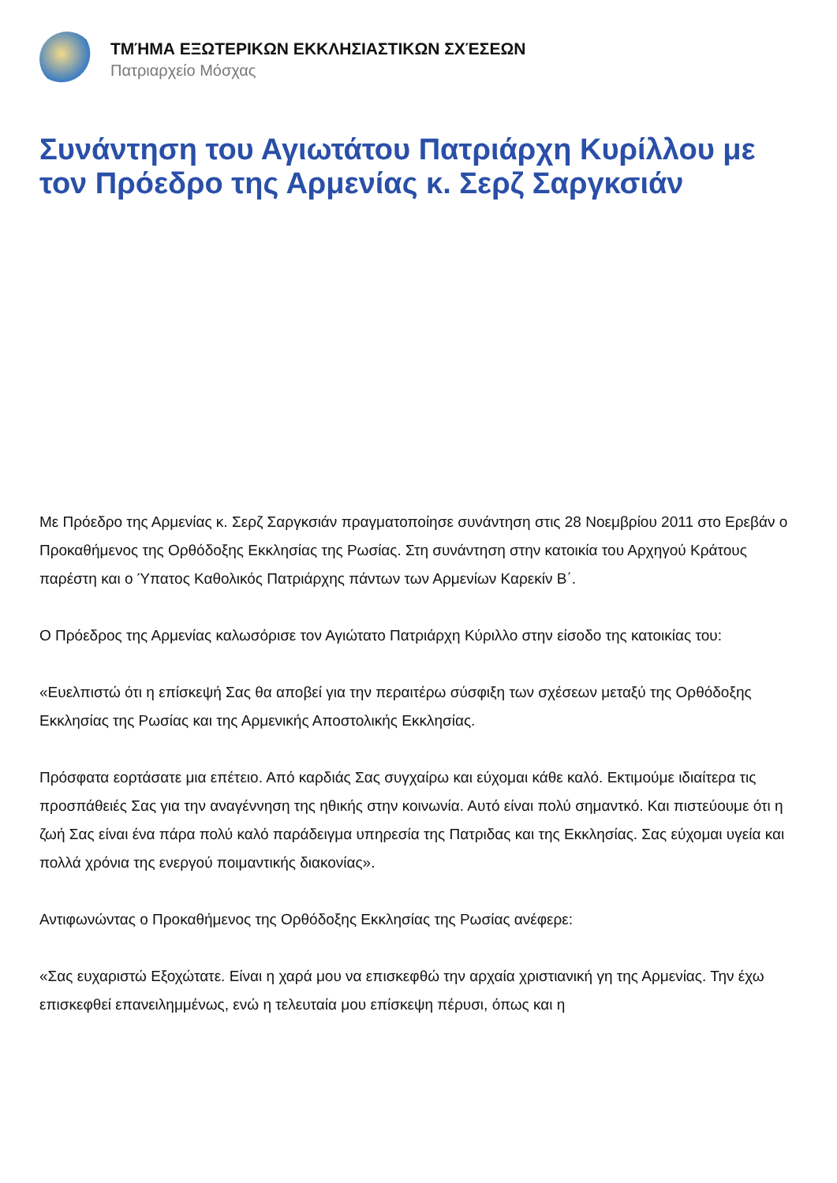ΤΜΉΜΑ ΕΞΩΤΕΡΙΚΩΝ ΕΚΚΛΗΣΙΑΣΤΙΚΩΝ ΣΧΈΣΕΩΝ
Πατριαρχείο Μόσχας
Συνάντηση του Αγιωτάτου Πατριάρχη Κυρίλλου με τον Πρόεδρο της Αρμενίας κ. Σερζ Σαργκσιάν
Με Πρόεδρο της Αρμενίας κ. Σερζ Σαργκσιάν πραγματοποίησε συνάντηση στις 28 Νοεμβρίου 2011 στο Ερεβάν ο Προκαθήμενος της Ορθόδοξης Εκκλησίας της Ρωσίας. Στη συνάντηση στην κατοικία του Αρχηγού Κράτους παρέστη και ο Ύπατος Καθολικός Πατριάρχης πάντων των Αρμενίων Καρεκίν Β΄.
Ο Πρόεδρος της Αρμενίας καλωσόρισε τον Αγιώτατο Πατριάρχη Κύριλλο στην είσοδο της κατοικίας του:
«Ευελπιστώ ότι η επίσκεψή Σας θα αποβεί για την περαιτέρω σύσφιξη των σχέσεων μεταξύ της Ορθόδοξης Εκκλησίας της Ρωσίας και της Αρμενικής Αποστολικής Εκκλησίας.
Πρόσφατα εορτάσατε μια επέτειο. Από καρδιάς Σας συγχαίρω και εύχομαι κάθε καλό. Εκτιμούμε ιδιαίτερα τις προσπάθειές Σας για την αναγέννηση της ηθικής στην κοινωνία. Αυτό είναι πολύ σημαντκό. Και πιστεύουμε ότι η ζωή Σας είναι ένα πάρα πολύ καλό παράδειγμα υπηρεσία της Πατριδας και της Εκκλησίας. Σας εύχομαι υγεία και πολλά χρόνια της ενεργού ποιμαντικής διακονίας».
Αντιφωνώντας ο Προκαθήμενος της Ορθόδοξης Εκκλησίας της Ρωσίας ανέφερε:
«Σας ευχαριστώ Εξοχώτατε. Είναι η χαρά μου να επισκεφθώ την αρχαία χριστιανική γη της Αρμενίας. Την έχω επισκεφθεί επανειλημμένως, ενώ η τελευταία μου επίσκεψη πέρυσι, όπως και η